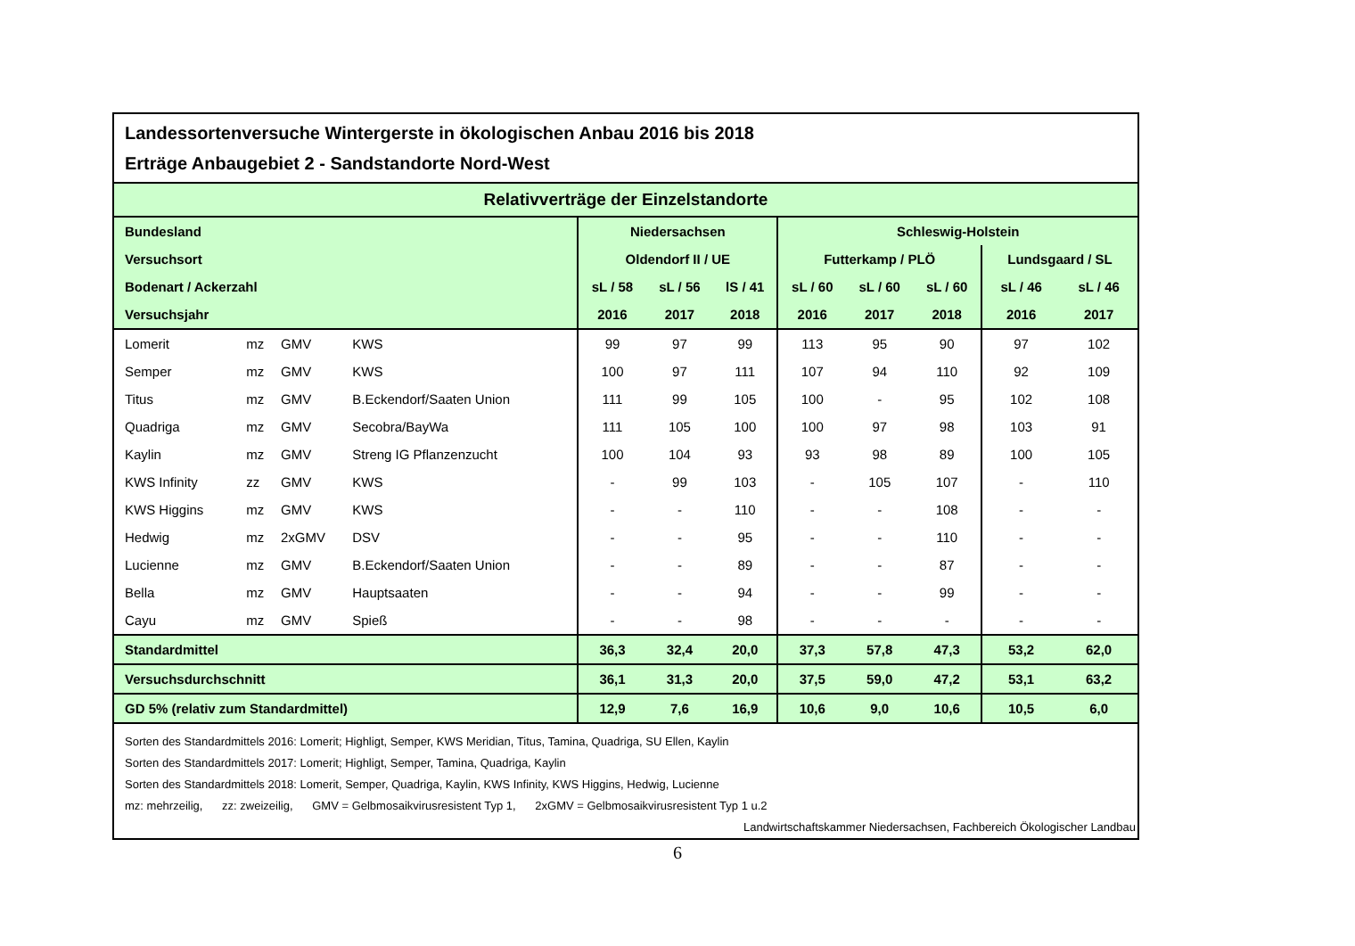Landessortenversuche Wintergerste in ökologischen Anbau 2016 bis 2018
Erträge Anbaugebiet 2 - Sandstandorte Nord-West
| Relativverträge der Einzelstandorte | | | | | | | | | | | |
| --- | --- | --- | --- | --- | --- | --- | --- | --- | --- | --- | --- |
| Bundesland | | | | Niedersachsen | | | Schleswig-Holstein | | | | |
| Versuchsort | | | | Oldendorf II / UE | | | Futterkamp / PLÖ | | | Lundsgaard / SL | |
| Bodenart / Ackerzahl | | | | sL / 58 | sL / 56 | lS / 41 | sL / 60 | sL / 60 | sL / 60 | sL / 46 | sL / 46 |
| Versuchsjahr | | | | 2016 | 2017 | 2018 | 2016 | 2017 | 2018 | 2016 | 2017 |
| Lomerit | mz | GMV | KWS | 99 | 97 | 99 | 113 | 95 | 90 | 97 | 102 |
| Semper | mz | GMV | KWS | 100 | 97 | 111 | 107 | 94 | 110 | 92 | 109 |
| Titus | mz | GMV | B.Eckendorf/Saaten Union | 111 | 99 | 105 | 100 | - | 95 | 102 | 108 |
| Quadriga | mz | GMV | Secobra/BayWa | 111 | 105 | 100 | 100 | 97 | 98 | 103 | 91 |
| Kaylin | mz | GMV | Streng IG Pflanzenzucht | 100 | 104 | 93 | 93 | 98 | 89 | 100 | 105 |
| KWS Infinity | zz | GMV | KWS | - | 99 | 103 | - | 105 | 107 | - | 110 |
| KWS Higgins | mz | GMV | KWS | - | - | 110 | - | - | 108 | - | - |
| Hedwig | mz | 2xGMV | DSV | - | - | 95 | - | - | 110 | - | - |
| Lucienne | mz | GMV | B.Eckendorf/Saaten Union | - | - | 89 | - | - | 87 | - | - |
| Bella | mz | GMV | Hauptsaaten | - | - | 94 | - | - | 99 | - | - |
| Cayu | mz | GMV | Spieß | - | - | 98 | - | - | - | - | - |
| Standardmittel | | | | 36,3 | 32,4 | 20,0 | 37,3 | 57,8 | 47,3 | 53,2 | 62,0 |
| Versuchsdurchschnitt | | | | 36,1 | 31,3 | 20,0 | 37,5 | 59,0 | 47,2 | 53,1 | 63,2 |
| GD 5% (relativ zum Standardmittel) | | | | 12,9 | 7,6 | 16,9 | 10,6 | 9,0 | 10,6 | 10,5 | 6,0 |
Sorten des Standardmittels 2016: Lomerit; Highligt, Semper, KWS Meridian, Titus, Tamina, Quadriga, SU Ellen, Kaylin
Sorten des Standardmittels 2017: Lomerit; Highligt, Semper, Tamina, Quadriga, Kaylin
Sorten des Standardmittels 2018: Lomerit, Semper, Quadriga, Kaylin, KWS Infinity, KWS Higgins, Hedwig, Lucienne
mz: mehrzeilig, zz: zweizeilig, GMV = Gelbmosaikvirusresistent Typ 1, 2xGMV = Gelbmosaikvirusresistent Typ 1 u.2
Landwirtschaftskammer Niedersachsen, Fachbereich Ökologischer Landbau
6